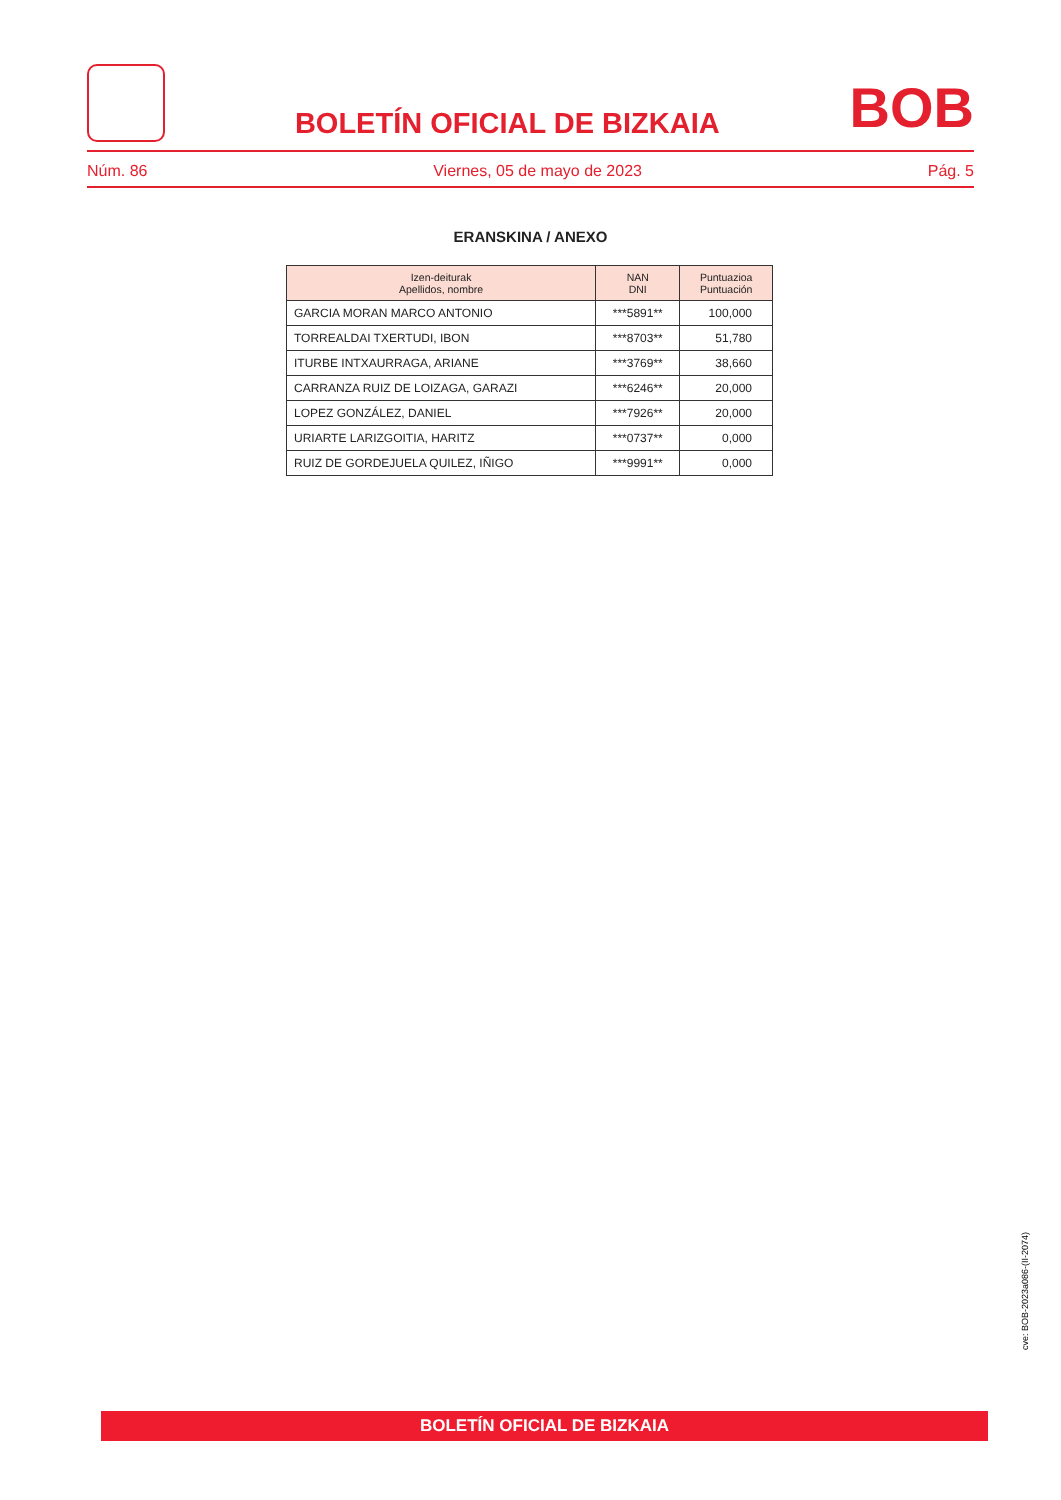BOLETÍN OFICIAL DE BIZKAIA
BOB
Núm. 86 Viernes, 05 de mayo de 2023 Pág. 5
ERANSKINA / ANEXO
| Izen-deiturak Apellidos, nombre | NAN DNI | Puntuazioa Puntuación |
| --- | --- | --- |
| GARCIA MORAN MARCO ANTONIO | ***5891** | 100,000 |
| TORREALDAI TXERTUDI, IBON | ***8703** | 51,780 |
| ITURBE INTXAURRAGA, ARIANE | ***3769** | 38,660 |
| CARRANZA RUIZ DE LOIZAGA, GARAZI | ***6246** | 20,000 |
| LOPEZ GONZÁLEZ, DANIEL | ***7926** | 20,000 |
| URIARTE LARIZGOITIA, HARITZ | ***0737** | 0,000 |
| RUIZ DE GORDEJUELA QUILEZ, IÑIGO | ***9991** | 0,000 |
cve: BOB-2023a086-(II-2074)
BOLETÍN OFICIAL DE BIZKAIA